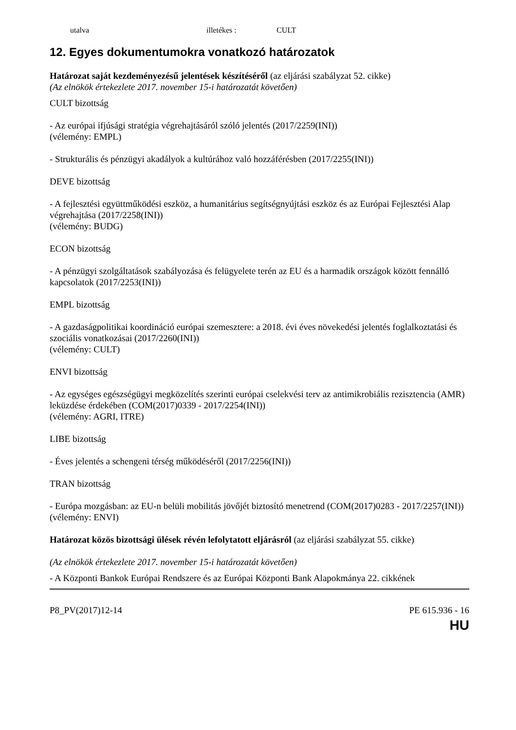utalva illetékes : CULT
12. Egyes dokumentumokra vonatkozó határozatok
Határozat saját kezdeményezésű jelentések készítéséről (az eljárási szabályzat 52. cikke)
(Az elnökök értekezlete 2017. november 15-i határozatát követően)
CULT bizottság
- Az európai ifjúsági stratégia végrehajtásáról szóló jelentés (2017/2259(INI))
(vélemény: EMPL)
- Strukturális és pénzügyi akadályok a kultúrához való hozzáférésben (2017/2255(INI))
DEVE bizottság
- A fejlesztési együttműködési eszköz, a humanitárius segítségnyújtási eszköz és az Európai Fejlesztési Alap végrehajtása (2017/2258(INI))
(vélemény: BUDG)
ECON bizottság
- A pénzügyi szolgáltatások szabályozása és felügyelete terén az EU és a harmadik országok között fennálló kapcsolatok (2017/2253(INI))
EMPL bizottság
- A gazdaságpolitikai koordináció európai szemesztere: a 2018. évi éves növekedési jelentés foglalkoztatási és szociális vonatkozásai (2017/2260(INI))
(vélemény: CULT)
ENVI bizottság
- Az egységes egészségügyi megközelítés szerinti európai cselekvési terv az antimikrobiális rezisztencia (AMR) leküzdése érdekében (COM(2017)0339 - 2017/2254(INI))
(vélemény: AGRI, ITRE)
LIBE bizottság
- Éves jelentés a schengeni térség működéséről (2017/2256(INI))
TRAN bizottság
- Európa mozgásban: az EU-n belüli mobilitás jövőjét biztosító menetrend (COM(2017)0283 - 2017/2257(INI))
(vélemény: ENVI)
Határozat közös bizottsági ülések révén lefolytatott eljárásról (az eljárási szabályzat 55. cikke)
(Az elnökök értekezlete 2017. november 15-i határozatát követően)
- A Központi Bankok Európai Rendszere és az Európai Központi Bank Alapokmánya 22. cikkének
P8_PV(2017)12-14 PE 615.936 - 16
HU